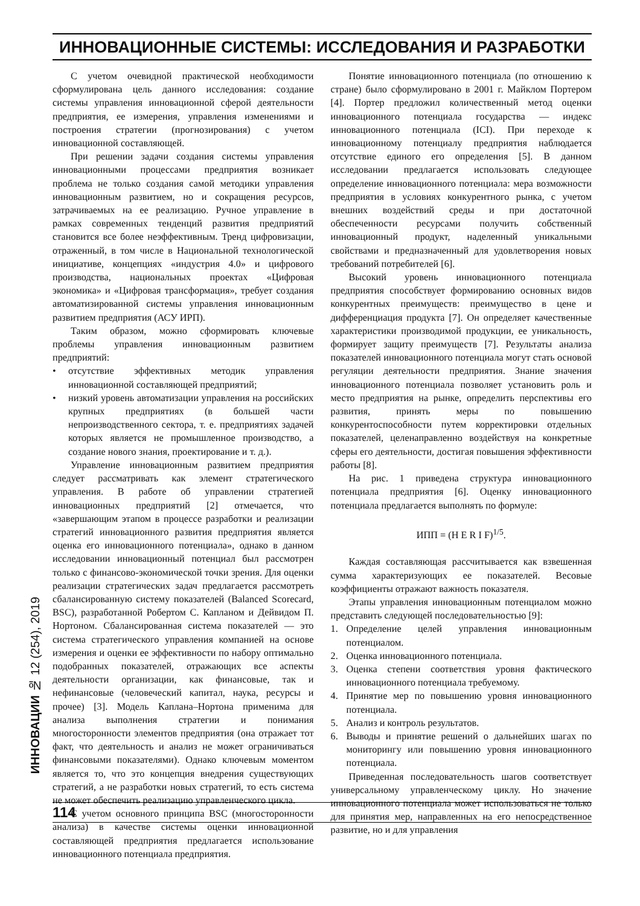ИННОВАЦИОННЫЕ СИСТЕМЫ: ИССЛЕДОВАНИЯ И РАЗРАБОТКИ
С учетом очевидной практической необходимости сформулирована цель данного исследования: создание системы управления инновационной сферой деятельности предприятия, ее измерения, управления изменениями и построения стратегии (прогнозирования) с учетом инновационной составляющей.
При решении задачи создания системы управления инновационными процессами предприятия возникает проблема не только создания самой методики управления инновационным развитием, но и сокращения ресурсов, затрачиваемых на ее реализацию. Ручное управление в рамках современных тенденций развития предприятий становится все более неэффективным. Тренд цифровизации, отраженный, в том числе в Национальной технологической инициативе, концепциях «индустрия 4.0» и цифрового производства, национальных проектах «Цифровая экономика» и «Цифровая трансформация», требует создания автоматизированной системы управления инновационным развитием предприятия (АСУ ИРП).
Таким образом, можно сформировать ключевые проблемы управления инновационным развитием предприятий:
• отсутствие эффективных методик управления инновационной составляющей предприятий;
• низкий уровень автоматизации управления на российских крупных предприятиях (в большей части непроизводственного сектора, т. е. предприятиях задачей которых является не промышленное производство, а создание нового знания, проектирование и т. д.).
Управление инновационным развитием предприятия следует рассматривать как элемент стратегического управления. В работе об управлении стратегией инновационных предприятий [2] отмечается, что «завершающим этапом в процессе разработки и реализации стратегий инновационного развития предприятия является оценка его инновационного потенциала», однако в данном исследовании инновационный потенциал был рассмотрен только с финансово-экономической точки зрения. Для оценки реализации стратегических задач предлагается рассмотреть сбалансированную систему показателей (Balanced Scorecard, BSC), разработанной Робертом С. Капланом и Дейвидом П. Нортоном. Сбалансированная система показателей — это система стратегического управления компанией на основе измерения и оценки ее эффективности по набору оптимально подобранных показателей, отражающих все аспекты деятельности организации, как финансовые, так и нефинансовые (человеческий капитал, наука, ресурсы и прочее) [3]. Модель Каплана–Нортона применима для анализа выполнения стратегии и понимания многосторонности элементов предприятия (она отражает тот факт, что деятельность и анализ не может ограничиваться финансовыми показателями). Однако ключевым моментом является то, что это концепция внедрения существующих стратегий, а не разработки новых стратегий, то есть система не может обеспечить реализацию управленческого цикла.
С учетом основного принципа BSC (многосторонности анализа) в качестве системы оценки инновационной составляющей предприятия предлагается использование инновационного потенциала предприятия.
Понятие инновационного потенциала (по отношению к стране) было сформулировано в 2001 г. Майклом Портером [4]. Портер предложил количественный метод оценки инновационного потенциала государства — индекс инновационного потенциала (ICI). При переходе к инновационному потенциалу предприятия наблюдается отсутствие единого его определения [5]. В данном исследовании предлагается использовать следующее определение инновационного потенциала: мера возможности предприятия в условиях конкурентного рынка, с учетом внешних воздействий среды и при достаточной обеспеченности ресурсами получить собственный инновационный продукт, наделенный уникальными свойствами и предназначенный для удовлетворения новых требований потребителей [6].
Высокий уровень инновационного потенциала предприятия способствует формированию основных видов конкурентных преимуществ: преимущество в цене и дифференциация продукта [7]. Он определяет качественные характеристики производимой продукции, ее уникальность, формирует защиту преимуществ [7]. Результаты анализа показателей инновационного потенциала могут стать основой регуляции деятельности предприятия. Знание значения инновационного потенциала позволяет установить роль и место предприятия на рынке, определить перспективы его развития, принять меры по повышению конкурентоспособности путем корректировки отдельных показателей, целенаправленно воздействуя на конкретные сферы его деятельности, достигая повышения эффективности работы [8].
На рис. 1 приведена структура инновационного потенциала предприятия [6]. Оценку инновационного потенциала предлагается выполнять по формуле:
ИПП = (H E R I F)<sup>1/5</sup>.
Каждая составляющая рассчитывается как взвешенная сумма характеризующих ее показателей. Весовые коэффициенты отражают важность показателя.
Этапы управления инновационным потенциалом можно представить следующей последовательностью [9]:
1. Определение целей управления инновационным потенциалом.
2. Оценка инновационного потенциала.
3. Оценка степени соответствия уровня фактического инновационного потенциала требуемому.
4. Принятие мер по повышению уровня инновационного потенциала.
5. Анализ и контроль результатов.
6. Выводы и принятие решений о дальнейших шагах по мониторингу или повышению уровня инновационного потенциала.
Приведенная последовательность шагов соответствует универсальному управленческому циклу. Но значение инновационного потенциала может использоваться не только для принятия мер, направленных на его непосредственное развитие, но и для управления
ИННОВАЦИИ № 12 (254), 2019
114